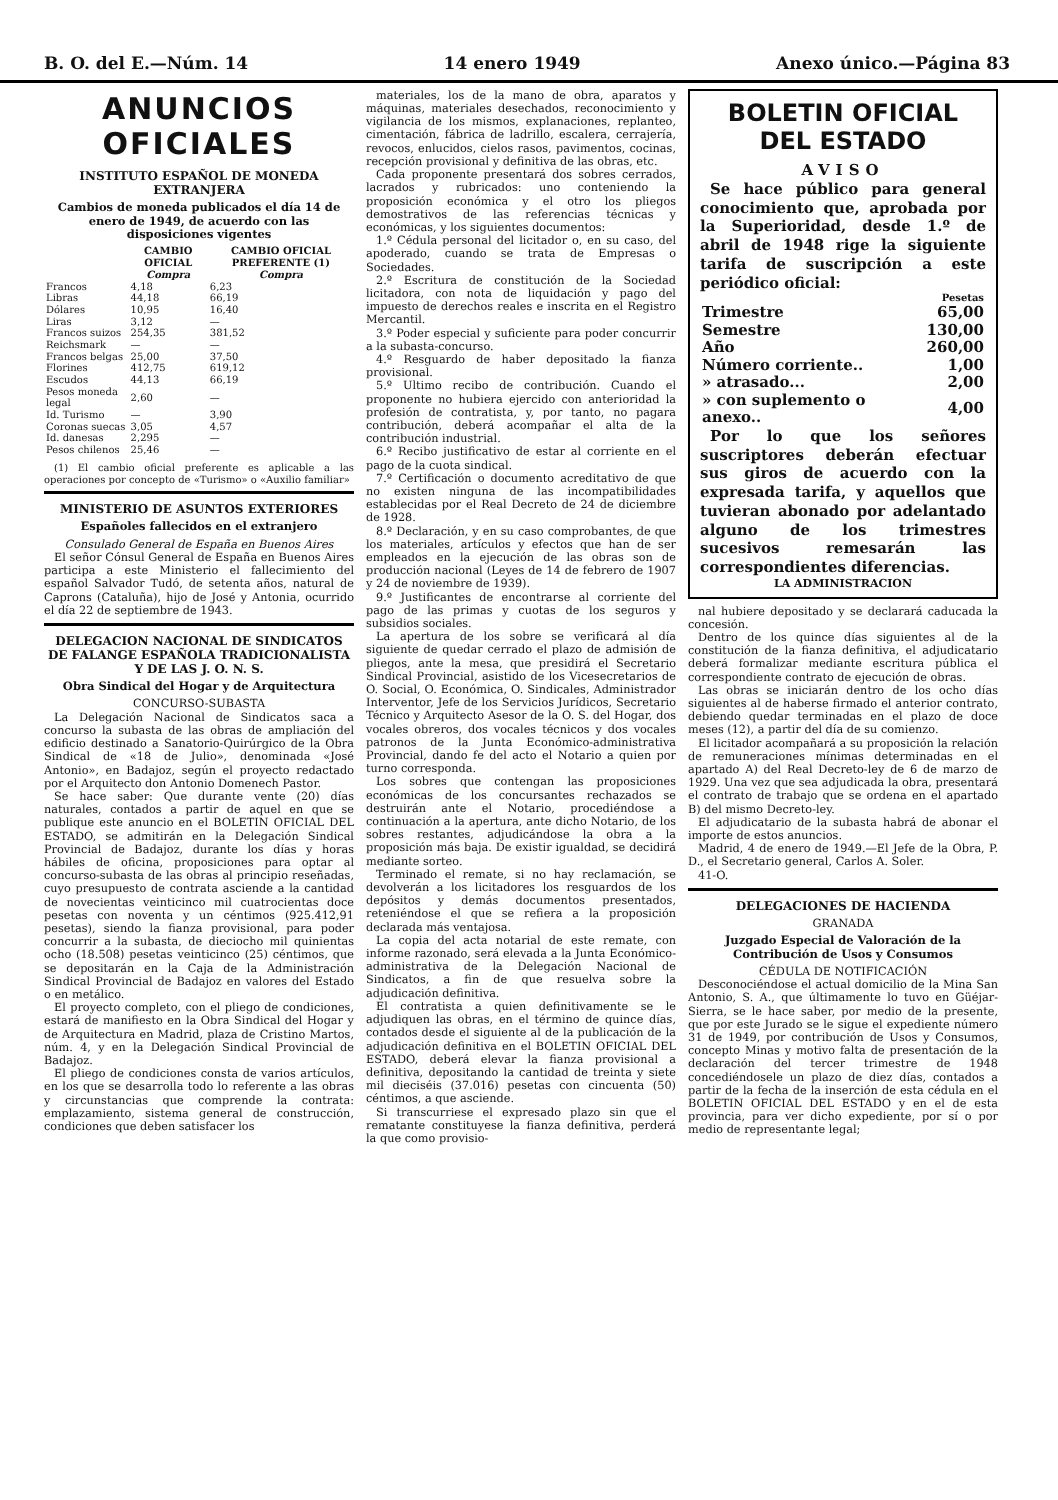B. O. del E.—Núm. 14 14 enero 1949 Anexo único.—Página 83
ANUNCIOS OFICIALES
INSTITUTO ESPAÑOL DE MONEDA EXTRANJERA
Cambios de moneda publicados el día 14 de enero de 1949, de acuerdo con las disposiciones vigentes
| | CAMBIO OFICIAL Compra | CAMBIO OFICIAL PREFERENTE (1) Compra |
| --- | --- | --- |
| Francos | 4,18 | 6,23 |
| Libras | 44,18 | 66,19 |
| Dólares | 10,95 | 16,40 |
| Liras | 3,12 | — |
| Francos suizos | 254,35 | 381,52 |
| Reichsmark | — | — |
| Francos belgas | 25,00 | 37,50 |
| Florines | 412,75 | 619,12 |
| Escudos | 44,13 | 66,19 |
| Pesos moneda legal | 2,60 | — |
| Id. Turismo | — | 3,90 |
| Coronas suecas | 3,05 | 4,57 |
| Id. danesas | 2,295 | — |
| Pesos chilenos | 25,46 | — |
(1) El cambio oficial preferente es aplicable a las operaciones por concepto de «Turismo» o «Auxilio familiar»
MINISTERIO DE ASUNTOS EXTERIORES
Españoles fallecidos en el extranjero
Consulado General de España en Buenos Aires
El señor Cónsul General de España en Buenos Aires participa a este Ministerio el fallecimiento del español Salvador Tudó, de setenta años, natural de Caprons (Cataluña), hijo de José y Antonia, ocurrido el día 22 de septiembre de 1943.
DELEGACION NACIONAL DE SINDICATOS DE FALANGE ESPAÑOLA TRADICIONALISTA Y DE LAS J. O. N. S.
Obra Sindical del Hogar y de Arquitectura
CONCURSO-SUBASTA
La Delegación Nacional de Sindicatos saca a concurso la subasta de las obras de ampliación del edificio destinado a Sanatorio-Quirúrgico de la Obra Sindical de «18 de Julio», denominada «José Antonio», en Badajoz, según el proyecto redactado por el Arquitecto don Antonio Domenech Pastor.
Se hace saber: Que durante vente (20) días naturales, contados a partir de aquel en que se publique este anuncio en el BOLETIN OFICIAL DEL ESTADO, se admitirán en la Delegación Sindical Provincial de Badajoz, durante los días y horas hábiles de oficina, proposiciones para optar al concurso-subasta de las obras al principio reseñadas, cuyo presupuesto de contrata asciende a la cantidad de novecientas veinticinco mil cuatrocientas doce pesetas con noventa y un céntimos (925.412,91 pesetas), siendo la fianza provisional, para poder concurrir a la subasta, de dieciocho mil quinientas ocho (18.508) pesetas veinticinco (25) céntimos, que se depositarán en la Caja de la Administración Sindical Provincial de Badajoz en valores del Estado o en metálico.
El proyecto completo, con el pliego de condiciones, estará de manifiesto en la Obra Sindical del Hogar y de Arquitectura en Madrid, plaza de Cristino Martos, núm. 4, y en la Delegación Sindical Provincial de Badajoz.
El pliego de condiciones consta de varios artículos, en los que se desarrolla todo lo referente a las obras y circunstancias que comprende la contrata: emplazamiento, sistema general de construcción, condiciones que deben satisfacer los
materiales, los de la mano de obra, aparatos y máquinas, materiales desechados, reconocimiento y vigilancia de los mismos, explanaciones, replanteo, cimentación, fábrica de ladrillo, escalera, cerrajería, revocos, enlucidos, cielos rasos, pavimentos, cocinas, recepción provisional y definitiva de las obras, etc.
Cada proponente presentará dos sobres cerrados, lacrados y rubricados: uno conteniendo la proposición económica y el otro los pliegos demostrativos de las referencias técnicas y económicas, y los siguientes documentos:
1.º Cédula personal del licitador o, en su caso, del apoderado, cuando se trata de Empresas o Sociedades.
2.º Escritura de constitución de la Sociedad licitadora, con nota de liquidación y pago del impuesto de derechos reales e inscrita en el Registro Mercantil.
3.º Poder especial y suficiente para poder concurrir a la subasta-concurso.
4.º Resguardo de haber depositado la fianza provisional.
5.º Ultimo recibo de contribución. Cuando el proponente no hubiera ejercido con anterioridad la profesión de contratista, y, por tanto, no pagara contribución, deberá acompañar el alta de la contribución industrial.
6.º Recibo justificativo de estar al corriente en el pago de la cuota sindical.
7.º Certificación o documento acreditativo de que no existen ninguna de las incompatibilidades establecidas por el Real Decreto de 24 de diciembre de 1928.
8.º Declaración, y en su caso comprobantes, de que los materiales, artículos y efectos que han de ser empleados en la ejecución de las obras son de producción nacional (Leyes de 14 de febrero de 1907 y 24 de noviembre de 1939).
9.º Justificantes de encontrarse al corriente del pago de las primas y cuotas de los seguros y subsidios sociales.
La apertura de los sobre se verificará al día siguiente de quedar cerrado el plazo de admisión de pliegos, ante la mesa, que presidirá el Secretario Sindical Provincial, asistido de los Vicesecretarios de O. Social, O. Económica, O. Sindicales, Administrador Interventor, Jefe de los Servicios Jurídicos, Secretario Técnico y Arquitecto Asesor de la O. S. del Hogar, dos vocales obreros, dos vocales técnicos y dos vocales patronos de la Junta Económico-administrativa Provincial, dando fe del acto el Notario a quien por turno corresponda.
Los sobres que contengan las proposiciones económicas de los concursantes rechazados se destruirán ante el Notario, procediéndose a continuación a la apertura, ante dicho Notario, de los sobres restantes, adjudicándose la obra a la proposición más baja. De existir igualdad, se decidirá mediante sorteo.
Terminado el remate, si no hay reclamación, se devolverán a los licitadores los resguardos de los depósitos y demás documentos presentados, reteniéndose el que se refiera a la proposición declarada más ventajosa.
La copia del acta notarial de este remate, con informe razonado, será elevada a la Junta Económico-administrativa de la Delegación Nacional de Sindicatos, a fin de que resuelva sobre la adjudicación definitiva.
El contratista a quien definitivamente se le adjudiquen las obras, en el término de quince días, contados desde el siguiente al de la publicación de la adjudicación definitiva en el BOLETIN OFICIAL DEL ESTADO, deberá elevar la fianza provisional a definitiva, depositando la cantidad de treinta y siete mil dieciséis (37.016) pesetas con cincuenta (50) céntimos, a que asciende.
Si transcurriese el expresado plazo sin que el rematante constituyese la fianza definitiva, perderá la que como provisio-
BOLETIN OFICIAL DEL ESTADO
AVISO
Se hace público para general conocimiento que, aprobada por la Superioridad, desde 1.º de abril de 1948 rige la siguiente tarifa de suscripción a este periódico oficial:
| | Pesetas |
| --- | --- |
| Trimestre | 65,00 |
| Semestre | 130,00 |
| Año | 260,00 |
| Número corriente.. | 1,00 |
| » atrasado... | 2,00 |
| » con suplemento o anexo.. | 4,00 |
Por lo que los señores suscriptores deberán efectuar sus giros de acuerdo con la expresada tarifa, y aquellos que tuvieran abonado por adelantado alguno de los trimestres sucesivos remesarán las correspondientes diferencias.
LA ADMINISTRACION
nal hubiere depositado y se declarará caducada la concesión.
Dentro de los quince días siguientes al de la constitución de la fianza definitiva, el adjudicatario deberá formalizar mediante escritura pública el correspondiente contrato de ejecución de obras.
Las obras se iniciarán dentro de los ocho días siguientes al de haberse firmado el anterior contrato, debiendo quedar terminadas en el plazo de doce meses (12), a partir del día de su comienzo.
El licitador acompañará a su proposición la relación de remuneraciones mínimas determinadas en el apartado A) del Real Decreto-ley de 6 de marzo de 1929. Una vez que sea adjudicada la obra, presentará el contrato de trabajo que se ordena en el apartado B) del mismo Decreto-ley.
El adjudicatario de la subasta habrá de abonar el importe de estos anuncios.
Madrid, 4 de enero de 1949.—El Jefe de la Obra, P. D., el Secretario general, Carlos A. Soler.
41-O.
DELEGACIONES DE HACIENDA
GRANADA
Juzgado Especial de Valoración de la Contribución de Usos y Consumos
CÉDULA DE NOTIFICACIÓN
Desconociéndose el actual domicilio de la Mina San Antonio, S. A., que últimamente lo tuvo en Güéjar-Sierra, se le hace saber, por medio de la presente, que por este Jurado se le sigue el expediente número 31 de 1949, por contribución de Usos y Consumos, concepto Minas y motivo falta de presentación de la declaración del tercer trimestre de 1948 concediéndosele un plazo de diez días, contados a partir de la fecha de la inserción de esta cédula en el BOLETIN OFICIAL DEL ESTADO y en el de esta provincia, para ver dicho expediente, por sí o por medio de representante legal;